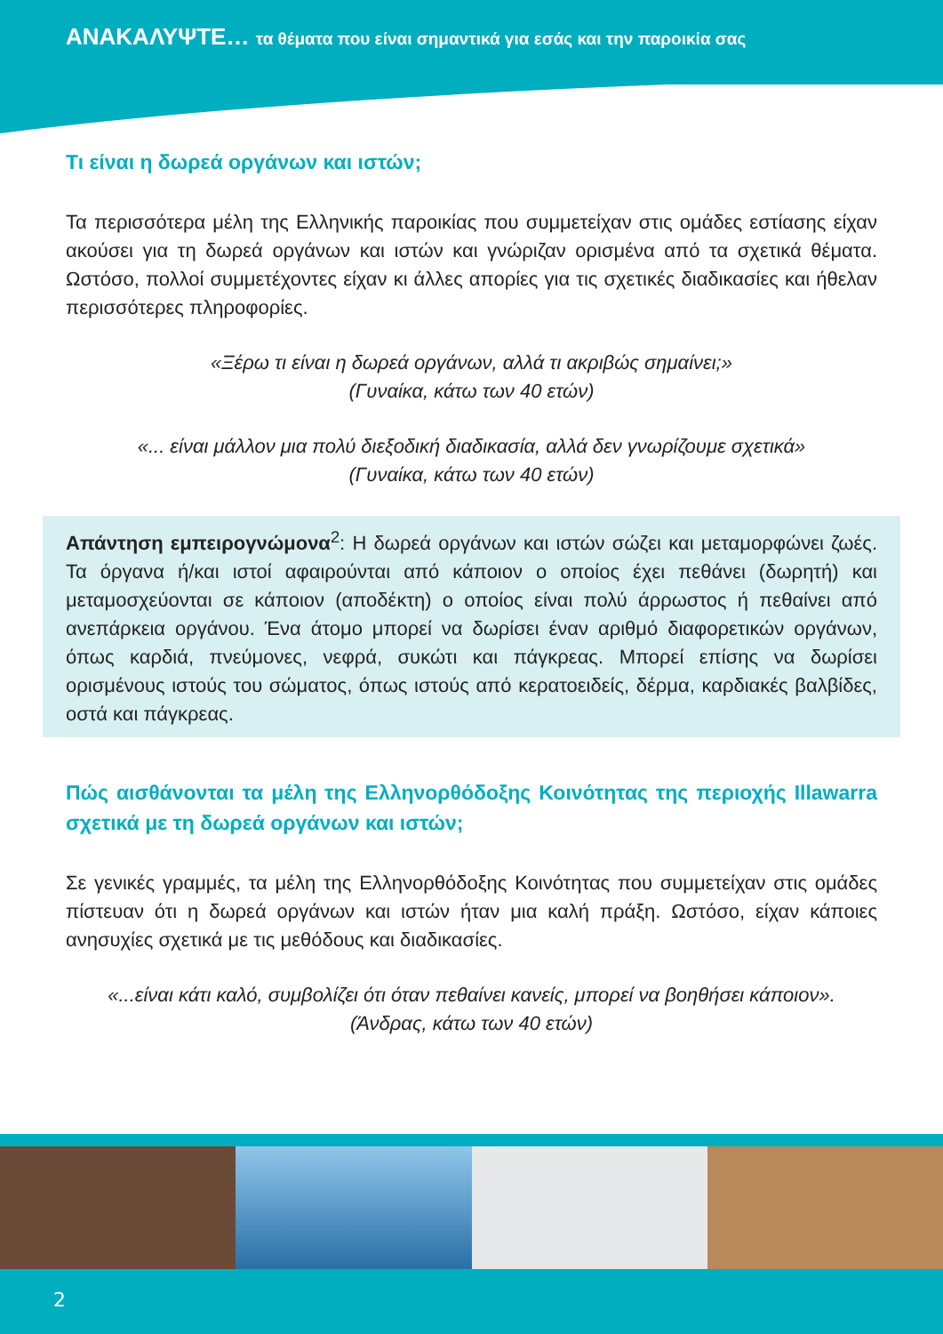ΑΝΑΚΑΛΥΨΤΕ… τα θέματα που είναι σημαντικά για εσάς και την παροικία σας
Τι είναι η δωρεά οργάνων και ιστών;
Τα περισσότερα μέλη της Ελληνικής παροικίας που συμμετείχαν στις ομάδες εστίασης είχαν ακούσει για τη δωρεά οργάνων και ιστών και γνώριζαν ορισμένα από τα σχετικά θέματα. Ωστόσο, πολλοί συμμετέχοντες είχαν κι άλλες απορίες για τις σχετικές διαδικασίες και ήθελαν περισσότερες πληροφορίες.
«Ξέρω τι είναι η δωρεά οργάνων, αλλά τι ακριβώς σημαίνει;»
(Γυναίκα, κάτω των 40 ετών)
«... είναι μάλλον μια πολύ διεξοδική διαδικασία, αλλά δεν γνωρίζουμε σχετικά»
(Γυναίκα, κάτω των 40 ετών)
Απάντηση εμπειρογνώμονα<sup>2</sup>: Η δωρεά οργάνων και ιστών σώζει και μεταμορφώνει ζωές. Τα όργανα ή/και ιστοί αφαιρούνται από κάποιον ο οποίος έχει πεθάνει (δωρητή) και μεταμοσχεύονται σε κάποιον (αποδέκτη) ο οποίος είναι πολύ άρρωστος ή πεθαίνει από ανεπάρκεια οργάνου. Ένα άτομο μπορεί να δωρίσει έναν αριθμό διαφορετικών οργάνων, όπως καρδιά, πνεύμονες, νεφρά, συκώτι και πάγκρεας. Μπορεί επίσης να δωρίσει ορισμένους ιστούς του σώματος, όπως ιστούς από κερατοειδείς, δέρμα, καρδιακές βαλβίδες, οστά και πάγκρεας.
Πώς αισθάνονται τα μέλη της Ελληνορθόδοξης Κοινότητας της περιοχής Illawarra σχετικά με τη δωρεά οργάνων και ιστών;
Σε γενικές γραμμές, τα μέλη της Ελληνορθόδοξης Κοινότητας που συμμετείχαν στις ομάδες πίστευαν ότι η δωρεά οργάνων και ιστών ήταν μια καλή πράξη. Ωστόσο, είχαν κάποιες ανησυχίες σχετικά με τις μεθόδους και διαδικασίες.
«...είναι κάτι καλό, συμβολίζει ότι όταν πεθαίνει κανείς, μπορεί να βοηθήσει κάποιον».
(Άνδρας, κάτω των 40 ετών)
2